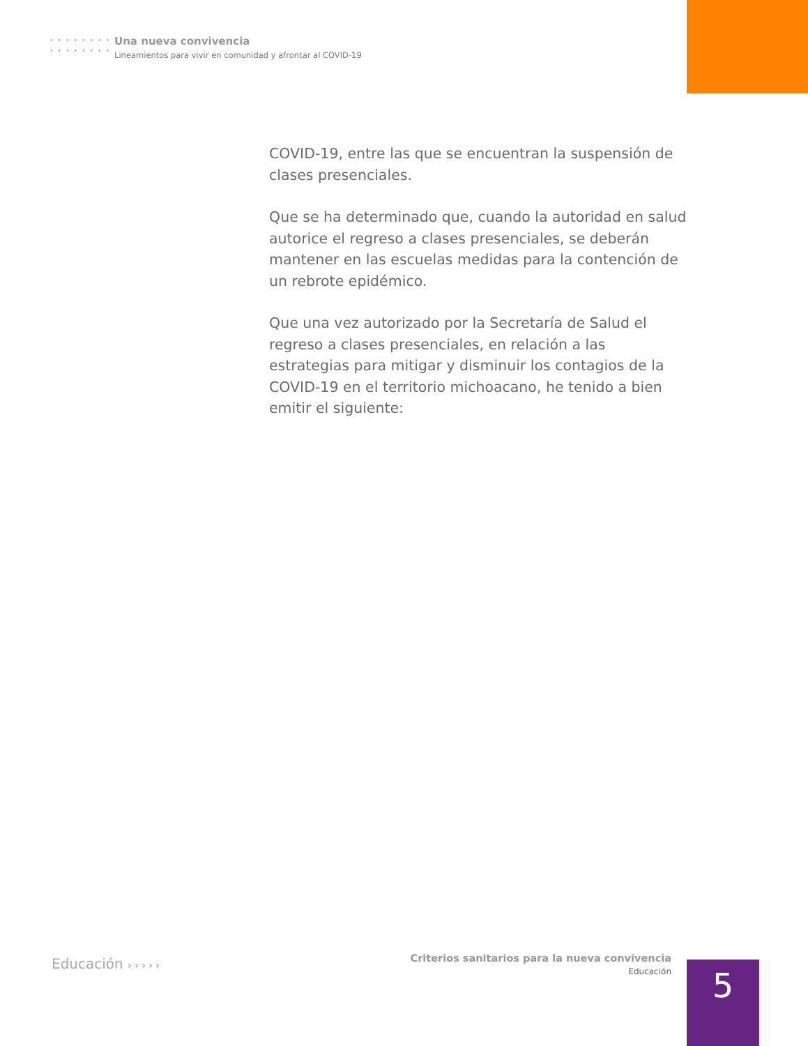Una nueva convivencia
Lineamientos para vivir en comunidad y afrontar al COVID-19
COVID-19, entre las que se encuentran la suspensión de clases presenciales.
Que se ha determinado que, cuando la autoridad en salud autorice el regreso a clases presenciales, se deberán mantener en las escuelas medidas para la contención de un rebrote epidémico.
Que una vez autorizado por la Secretaría de Salud el regreso a clases presenciales, en relación a las estrategias para mitigar y disminuir los contagios de la COVID-19 en el territorio michoacano, he tenido a bien emitir el siguiente:
Educación › › › › ›
Criterios sanitarios para la nueva convivencia
Educación
5